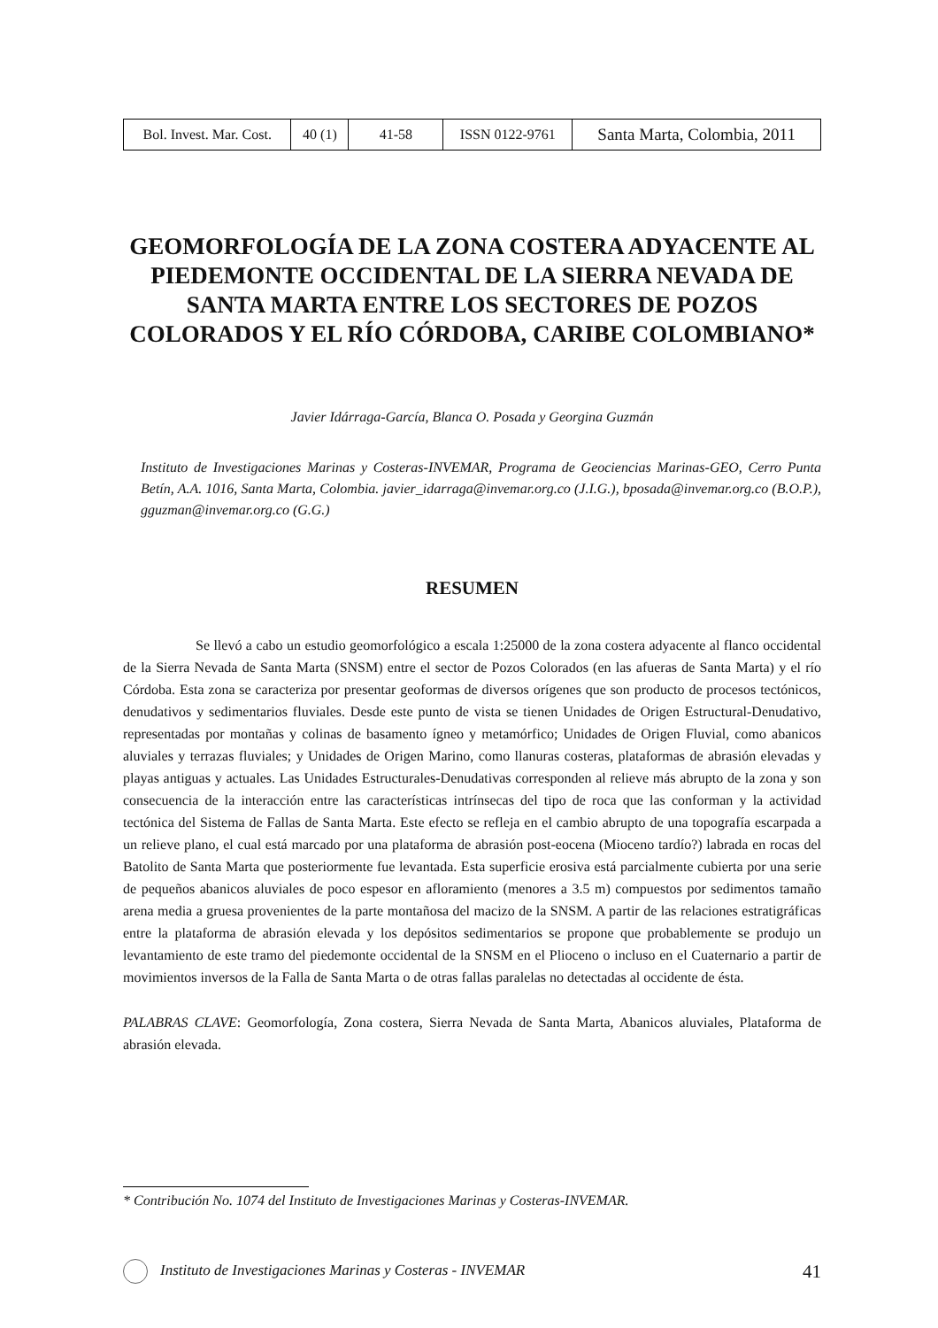| Bol. Invest. Mar. Cost. | 40 (1) | 41-58 | ISSN 0122-9761 | Santa Marta, Colombia, 2011 |
GEOMORFOLOGÍA DE LA ZONA COSTERA ADYACENTE AL PIEDEMONTE OCCIDENTAL DE LA SIERRA NEVADA DE SANTA MARTA ENTRE LOS SECTORES DE POZOS COLORADOS Y EL RÍO CÓRDOBA, CARIBE COLOMBIANO*
Javier Idárraga-García, Blanca O. Posada y Georgina Guzmán
Instituto de Investigaciones Marinas y Costeras-INVEMAR, Programa de Geociencias Marinas-GEO, Cerro Punta Betín, A.A. 1016, Santa Marta, Colombia. javier_idarraga@invemar.org.co (J.I.G.), bposada@invemar.org.co (B.O.P.), gguzman@invemar.org.co (G.G.)
RESUMEN
Se llevó a cabo un estudio geomorfológico a escala 1:25000 de la zona costera adyacente al flanco occidental de la Sierra Nevada de Santa Marta (SNSM) entre el sector de Pozos Colorados (en las afueras de Santa Marta) y el río Córdoba. Esta zona se caracteriza por presentar geoformas de diversos orígenes que son producto de procesos tectónicos, denudativos y sedimentarios fluviales. Desde este punto de vista se tienen Unidades de Origen Estructural-Denudativo, representadas por montañas y colinas de basamento ígneo y metamórfico; Unidades de Origen Fluvial, como abanicos aluviales y terrazas fluviales; y Unidades de Origen Marino, como llanuras costeras, plataformas de abrasión elevadas y playas antiguas y actuales. Las Unidades Estructurales-Denudativas corresponden al relieve más abrupto de la zona y son consecuencia de la interacción entre las características intrínsecas del tipo de roca que las conforman y la actividad tectónica del Sistema de Fallas de Santa Marta. Este efecto se refleja en el cambio abrupto de una topografía escarpada a un relieve plano, el cual está marcado por una plataforma de abrasión post-eocena (Mioceno tardío?) labrada en rocas del Batolito de Santa Marta que posteriormente fue levantada. Esta superficie erosiva está parcialmente cubierta por una serie de pequeños abanicos aluviales de poco espesor en afloramiento (menores a 3.5 m) compuestos por sedimentos tamaño arena media a gruesa provenientes de la parte montañosa del macizo de la SNSM. A partir de las relaciones estratigráficas entre la plataforma de abrasión elevada y los depósitos sedimentarios se propone que probablemente se produjo un levantamiento de este tramo del piedemonte occidental de la SNSM en el Plioceno o incluso en el Cuaternario a partir de movimientos inversos de la Falla de Santa Marta o de otras fallas paralelas no detectadas al occidente de ésta.
PALABRAS CLAVE: Geomorfología, Zona costera, Sierra Nevada de Santa Marta, Abanicos aluviales, Plataforma de abrasión elevada.
* Contribución No. 1074 del Instituto de Investigaciones Marinas y Costeras-INVEMAR.
Instituto de Investigaciones Marinas y Costeras - INVEMAR 41